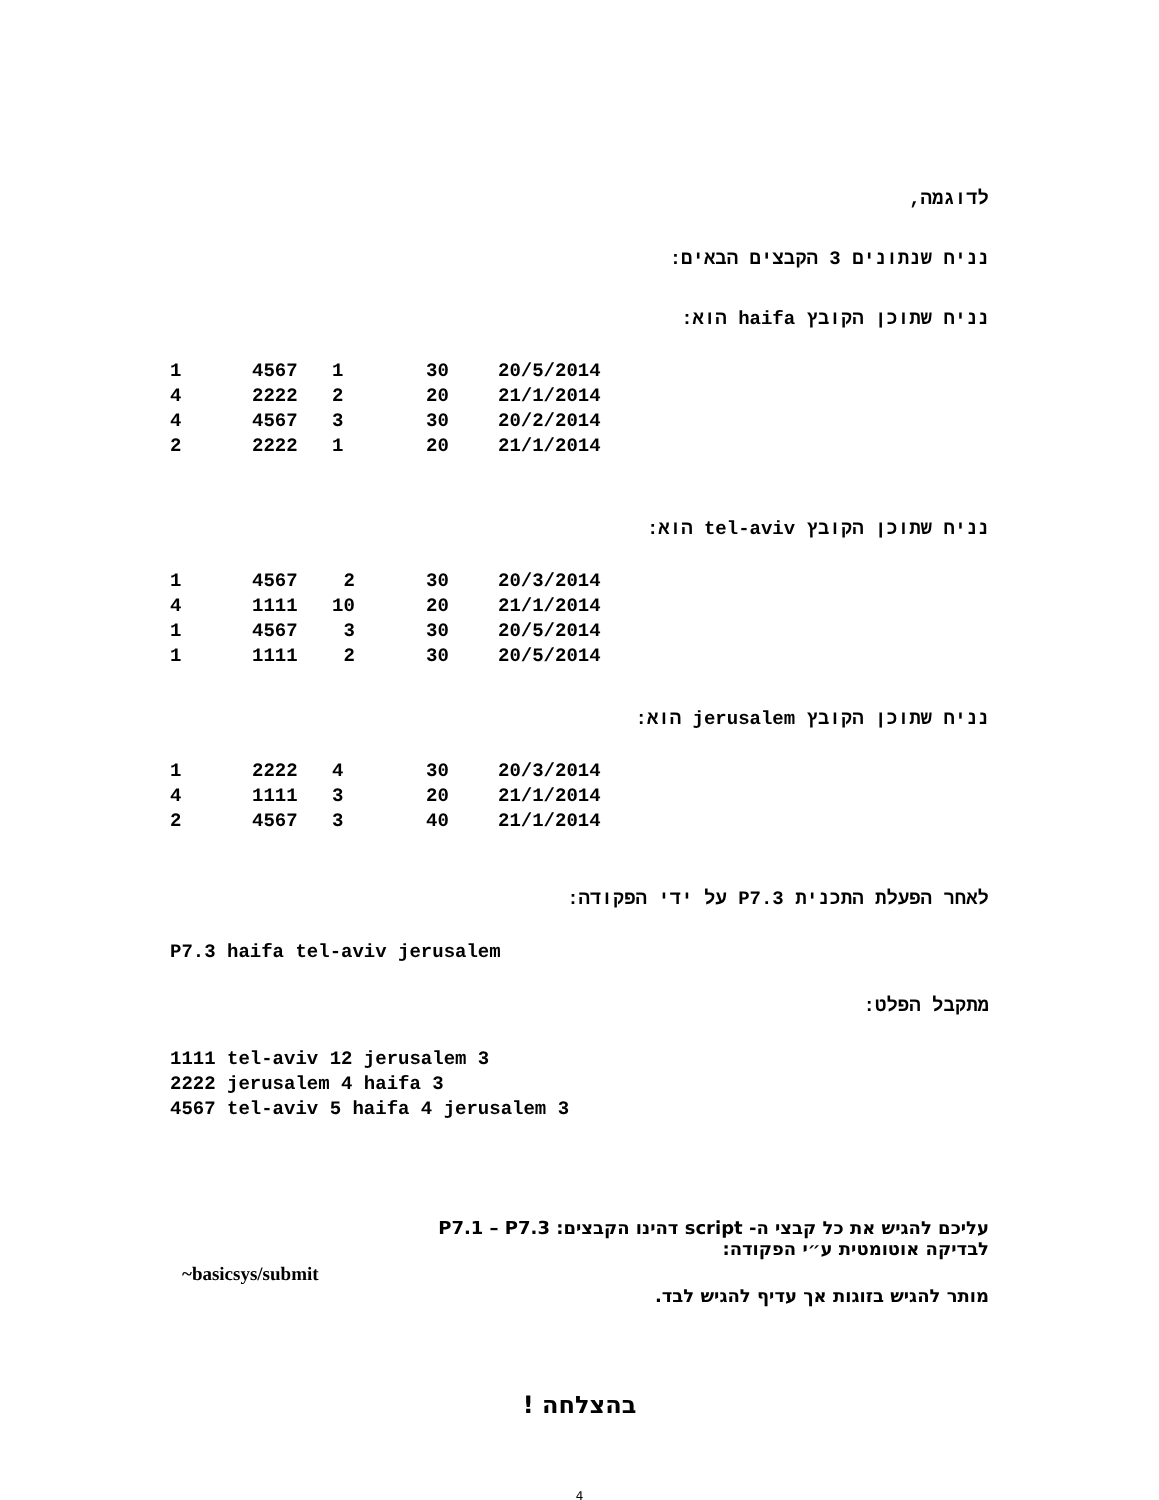לדוגמה,
נניח שנתונים 3 הקבצים הבאים:
נניח שתוכן הקובץ haifa הוא:
| 1 | 4567 | 1 | 30 | 20/5/2014 |
| 4 | 2222 | 2 | 20 | 21/1/2014 |
| 4 | 4567 | 3 | 30 | 20/2/2014 |
| 2 | 2222 | 1 | 20 | 21/1/2014 |
נניח שתוכן הקובץ tel-aviv הוא:
| 1 | 4567 | 2 | 30 | 20/3/2014 |
| 4 | 1111 | 10 | 20 | 21/1/2014 |
| 1 | 4567 | 3 | 30 | 20/5/2014 |
| 1 | 1111 | 2 | 30 | 20/5/2014 |
נניח שתוכן הקובץ jerusalem הוא:
| 1 | 2222 | 4 | 30 | 20/3/2014 |
| 4 | 1111 | 3 | 20 | 21/1/2014 |
| 2 | 4567 | 3 | 40 | 21/1/2014 |
לאחר הפעלת התכנית P7.3 על ידי הפקודה:
P7.3 haifa tel-aviv jerusalem
מתקבל הפלט:
1111 tel-aviv 12 jerusalem 3
2222 jerusalem 4 haifa 3
4567 tel-aviv 5 haifa 4 jerusalem 3
עליכם להגיש את כל קבצי ה- script דהינו הקבצים: P7.1 – P7.3
לבדיקה אוטומטית ע״י הפקודה:
~basicsys/submit
מותר להגיש בזוגות אך עדיף להגיש לבד.
בהצלחה !
4